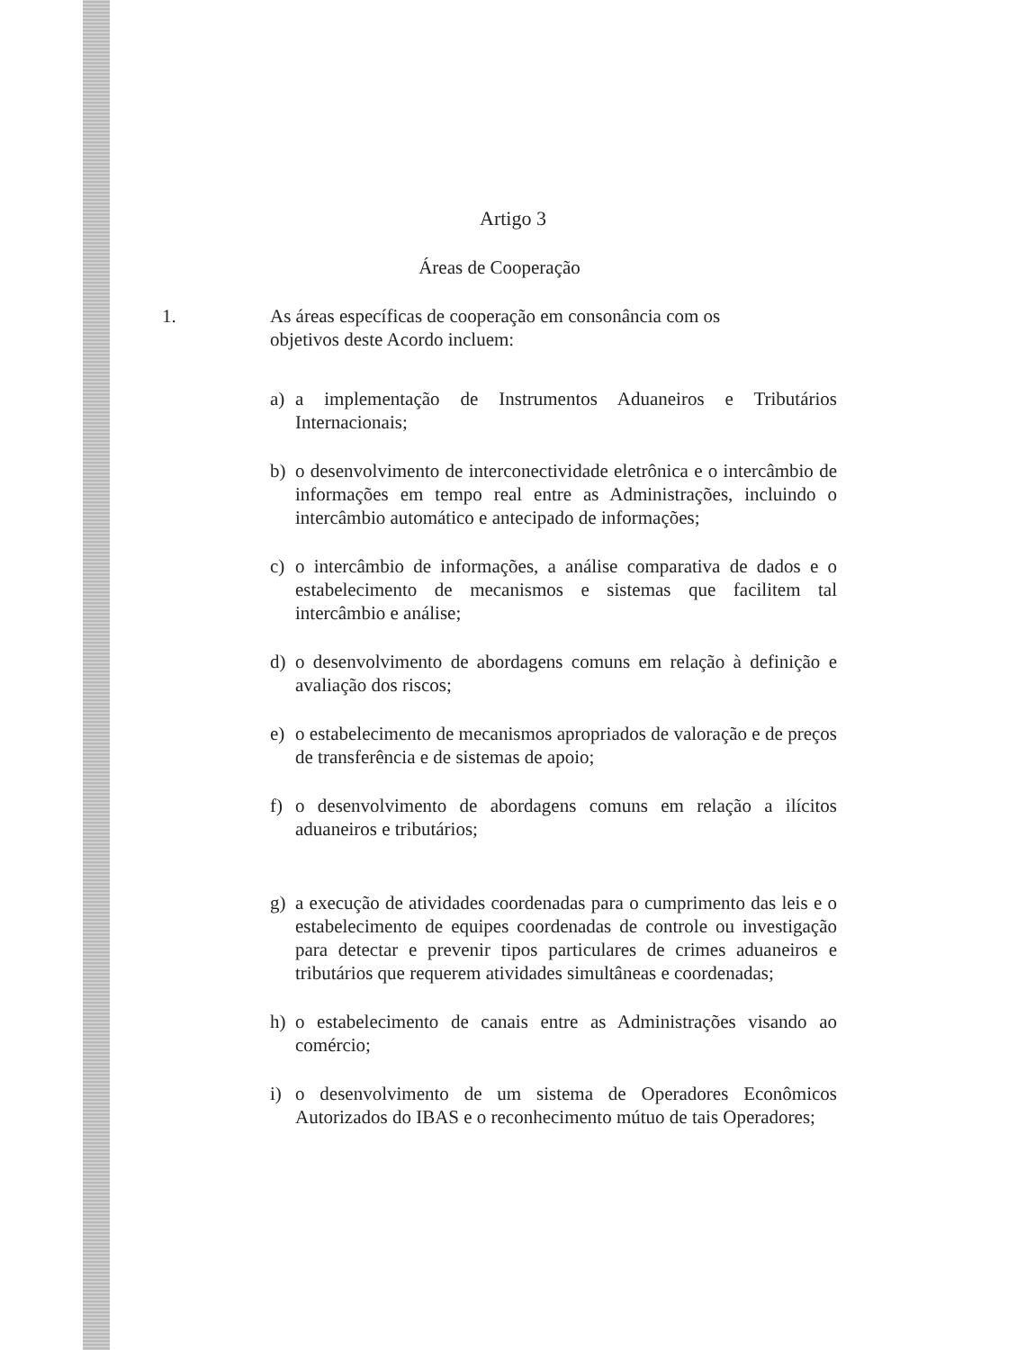Artigo 3
Áreas de Cooperação
1. As áreas específicas de cooperação em consonância com os
objetivos deste Acordo incluem:
a) a implementação de Instrumentos Aduaneiros e Tributários Internacionais;
b) o desenvolvimento de interconectividade eletrônica e o intercâmbio de informações em tempo real entre as Administrações, incluindo o intercâmbio automático e antecipado de informações;
c) o intercâmbio de informações, a análise comparativa de dados e o estabelecimento de mecanismos e sistemas que facilitem tal intercâmbio e análise;
d) o desenvolvimento de abordagens comuns em relação à definição e avaliação dos riscos;
e) o estabelecimento de mecanismos apropriados de valoração e de preços de transferência e de sistemas de apoio;
f) o desenvolvimento de abordagens comuns em relação a ilícitos aduaneiros e tributários;
g) a execução de atividades coordenadas para o cumprimento das leis e o estabelecimento de equipes coordenadas de controle ou investigação para detectar e prevenir tipos particulares de crimes aduaneiros e tributários que requerem atividades simultâneas e coordenadas;
h) o estabelecimento de canais entre as Administrações visando ao comércio;
i) o desenvolvimento de um sistema de Operadores Econômicos Autorizados do IBAS e o reconhecimento mútuo de tais Operadores;